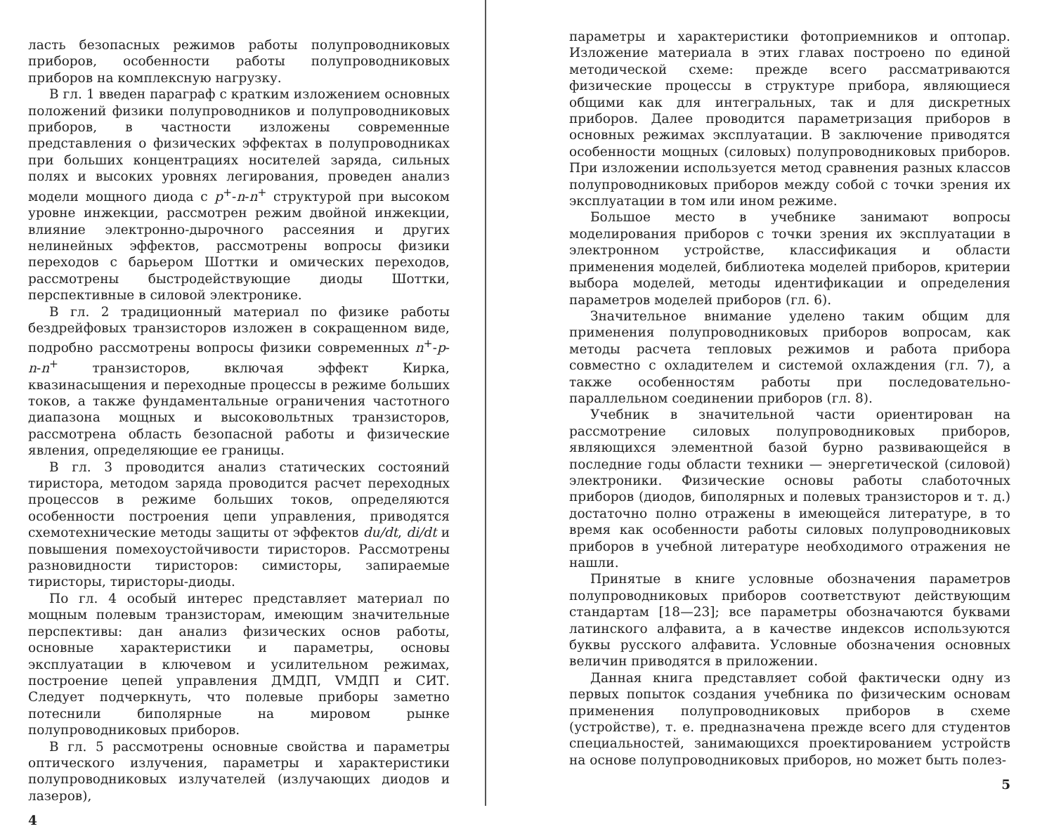ласть безопасных режимов работы полупроводниковых приборов, особенности работы полупроводниковых приборов на комплексную нагрузку.
В гл. 1 введен параграф с кратким изложением основных положений физики полупроводников и полупроводниковых приборов, в частности изложены современные представления о физических эффектах в полупроводниках при больших концентрациях носителей заряда, сильных полях и высоких уровнях легирования, проведен анализ модели мощного диода с p<sup>+</sup>-n-n<sup>+</sup> структурой при высоком уровне инжекции, рассмотрен режим двойной инжекции, влияние электронно-дырочного рассеяния и других нелинейных эффектов, рассмотрены вопросы физики переходов с барьером Шоттки и омических переходов, рассмотрены быстродействующие диоды Шоттки, перспективные в силовой электронике.
В гл. 2 традиционный материал по физике работы бездрейфовых транзисторов изложен в сокращенном виде, подробно рассмотрены вопросы физики современных n<sup>+</sup>-p-n-n<sup>+</sup> транзисторов, включая эффект Кирка, квазинасыщения и переходные процессы в режиме больших токов, а также фундаментальные ограничения частотного диапазона мощных и высоковольтных транзисторов, рассмотрена область безопасной работы и физические явления, определяющие ее границы.
В гл. 3 проводится анализ статических состояний тиристора, методом заряда проводится расчет переходных процессов в режиме больших токов, определяются особенности построения цепи управления, приводятся схемотехнические методы защиты от эффектов du/dt, di/dt и повышения помехоустойчивости тиристоров. Рассмотрены разновидности тиристоров: симисторы, запираемые тиристоры, тиристоры-диоды.
По гл. 4 особый интерес представляет материал по мощным полевым транзисторам, имеющим значительные перспективы: дан анализ физических основ работы, основные характеристики и параметры, основы эксплуатации в ключевом и усилительном режимах, построение цепей управления ДМДП, VМДП и СИТ. Следует подчеркнуть, что полевые приборы заметно потеснили биполярные на мировом рынке полупроводниковых приборов.
В гл. 5 рассмотрены основные свойства и параметры оптического излучения, параметры и характеристики полупроводниковых излучателей (излучающих диодов и лазеров),
4
параметры и характеристики фотоприемников и оптопар. Изложение материала в этих главах построено по единой методической схеме: прежде всего рассматриваются физические процессы в структуре прибора, являющиеся общими как для интегральных, так и для дискретных приборов. Далее проводится параметризация приборов в основных режимах эксплуатации. В заключение приводятся особенности мощных (силовых) полупроводниковых приборов. При изложении используется метод сравнения разных классов полупроводниковых приборов между собой с точки зрения их эксплуатации в том или ином режиме.
Большое место в учебнике занимают вопросы моделирования приборов с точки зрения их эксплуатации в электронном устройстве, классификация и области применения моделей, библиотека моделей приборов, критерии выбора моделей, методы идентификации и определения параметров моделей приборов (гл. 6).
Значительное внимание уделено таким общим для применения полупроводниковых приборов вопросам, как методы расчета тепловых режимов и работа прибора совместно с охладителем и системой охлаждения (гл. 7), а также особенностям работы при последовательно-параллельном соединении приборов (гл. 8).
Учебник в значительной части ориентирован на рассмотрение силовых полупроводниковых приборов, являющихся элементной базой бурно развивающейся в последние годы области техники — энергетической (силовой) электроники. Физические основы работы слаботочных приборов (диодов, биполярных и полевых транзисторов и т. д.) достаточно полно отражены в имеющейся литературе, в то время как особенности работы силовых полупроводниковых приборов в учебной литературе необходимого отражения не нашли.
Принятые в книге условные обозначения параметров полупроводниковых приборов соответствуют действующим стандартам [18—23]; все параметры обозначаются буквами латинского алфавита, а в качестве индексов используются буквы русского алфавита. Условные обозначения основных величин приводятся в приложении.
Данная книга представляет собой фактически одну из первых попыток создания учебника по физическим основам применения полупроводниковых приборов в схеме (устройстве), т. е. предназначена прежде всего для студентов специальностей, занимающихся проектированием устройств на основе полупроводниковых приборов, но может быть полез-
5